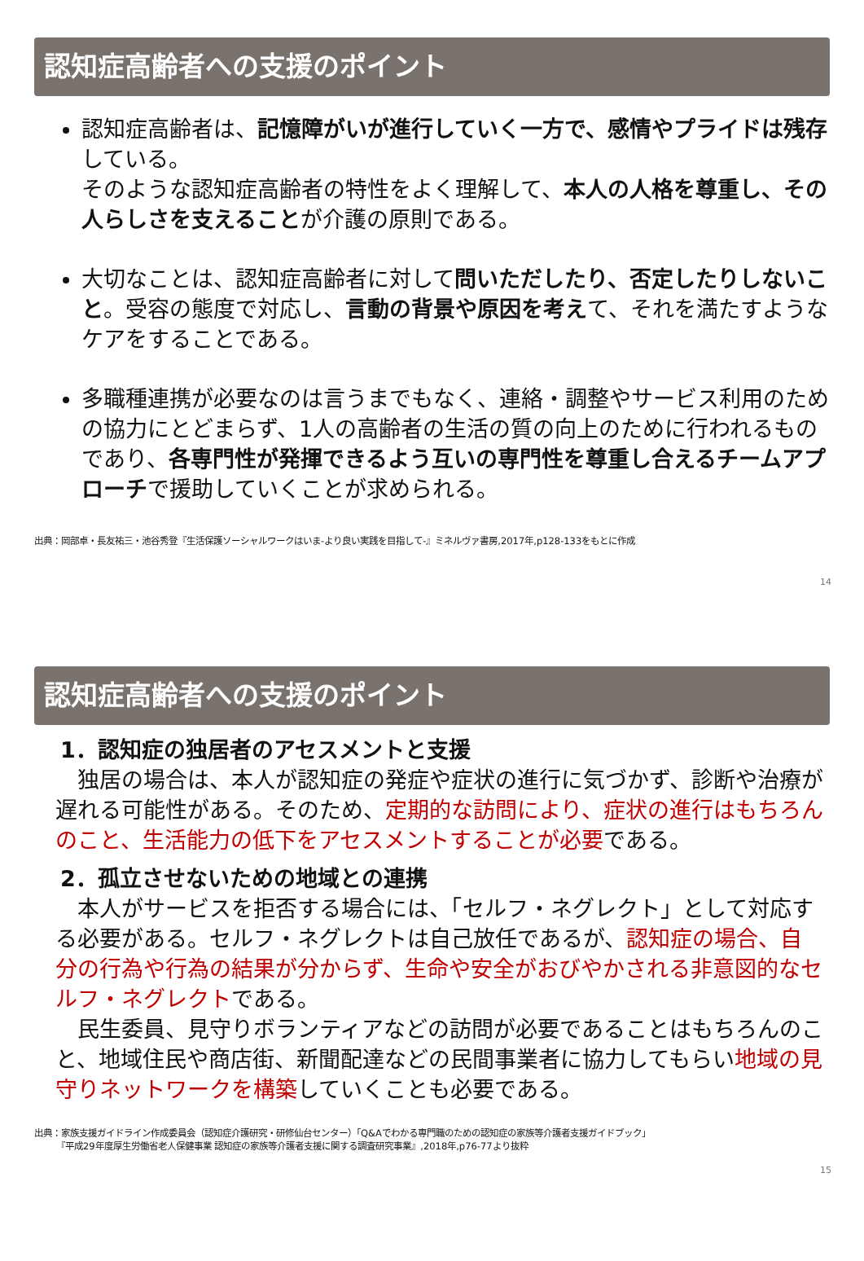認知症高齢者への支援のポイント
認知症高齢者は、記憶障がいが進行していく一方で、感情やプライドは残存している。
そのような認知症高齢者の特性をよく理解して、本人の人格を尊重し、その人らしさを支えることが介護の原則である。
大切なことは、認知症高齢者に対して問いただしたり、否定したりしないこと。受容の態度で対応し、言動の背景や原因を考えて、それを満たすようなケアをすることである。
多職種連携が必要なのは言うまでもなく、連絡・調整やサービス利用のための協力にとどまらず、1人の高齢者の生活の質の向上のために行われるものであり、各専門性が発揮できるよう互いの専門性を尊重し合えるチームアプローチで援助していくことが求められる。
14
出典：岡部卓・長友祐三・池谷秀登『生活保護ソーシャルワークはいま-より良い実践を目指して-』ミネルヴァ書房,2017年,p128-133をもとに作成
認知症高齢者への支援のポイント
1．認知症の独居者のアセスメントと支援
　独居の場合は、本人が認知症の発症や症状の進行に気づかず、診断や治療が遅れる可能性がある。そのため、定期的な訪問により、症状の進行はもちろんのこと、生活能力の低下をアセスメントすることが必要である。
2．孤立させないための地域との連携
　本人がサービスを拒否する場合には、「セルフ・ネグレクト」として対応する必要がある。セルフ・ネグレクトは自己放任であるが、認知症の場合、自分の行為や行為の結果が分からず、生命や安全がおびやかされる非意図的なセルフ・ネグレクトである。
　民生委員、見守りボランティアなどの訪問が必要であることはもちろんのこと、地域住民や商店街、新聞配達などの民間事業者に協力してもらい地域の見守りネットワークを構築していくことも必要である。
出典：家族支援ガイドライン作成委員会（認知症介護研究・研修仙台センター）「Q&Aでわかる専門職のための認知症の家族等介護者支援ガイドブック」
　　　『平成29年度厚生労働省老人保健事業 認知症の家族等介護者支援に関する調査研究事業』,2018年,p76-77より抜粋
15